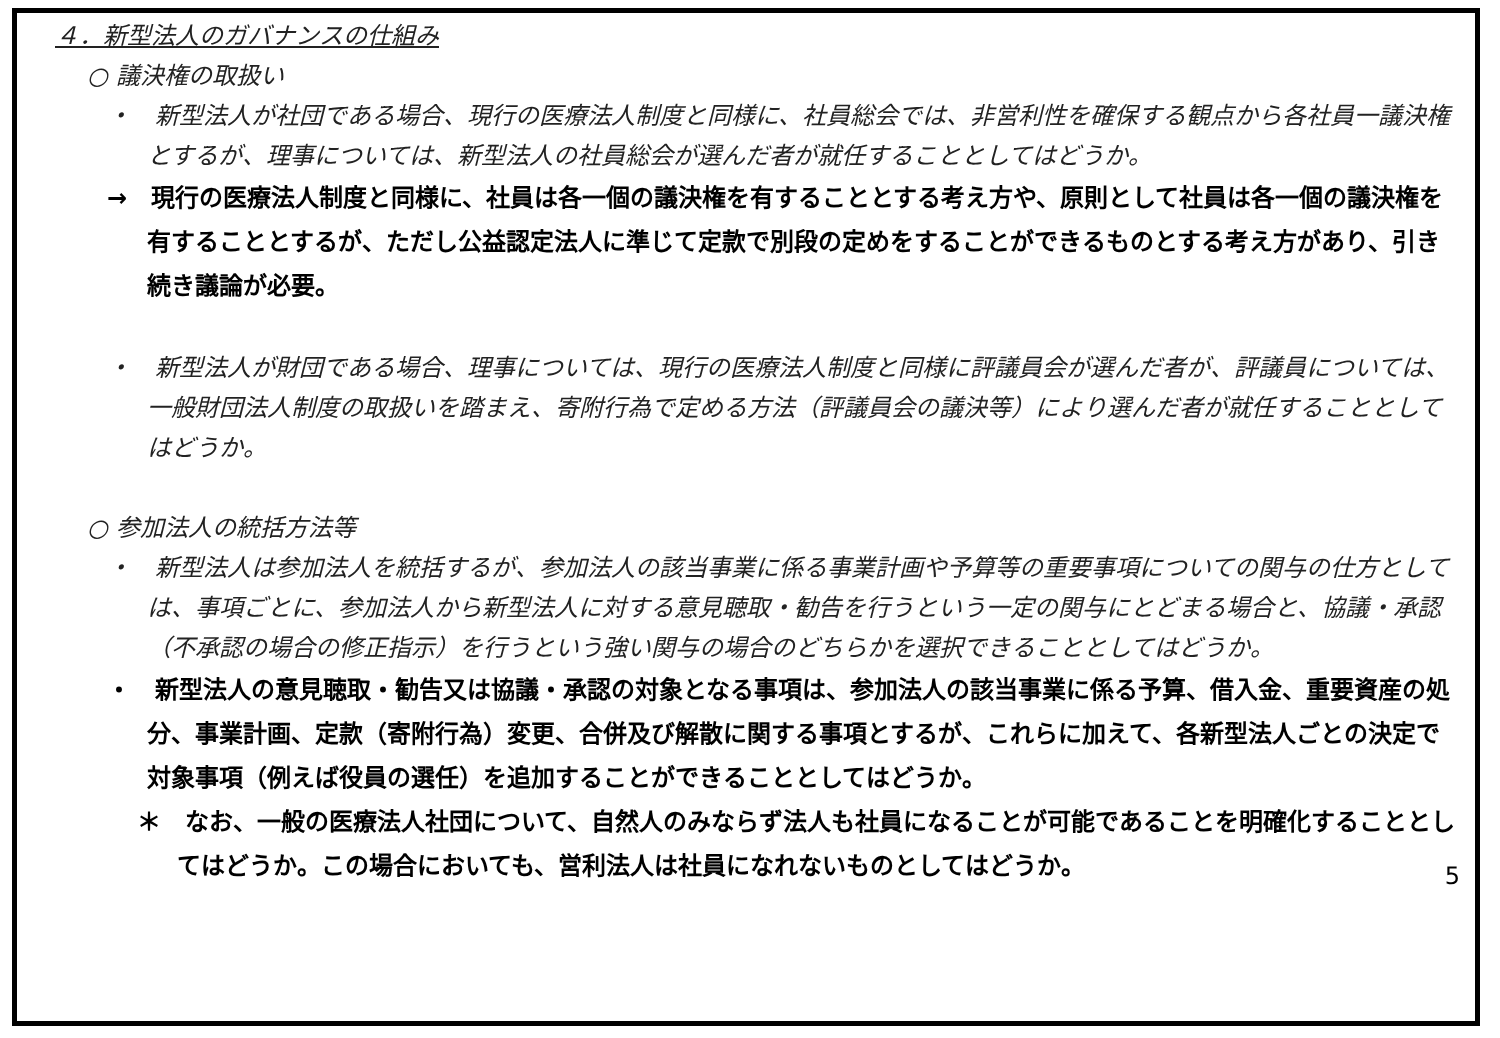４．新型法人のガバナンスの仕組み
○ 議決権の取扱い
・　新型法人が社団である場合、現行の医療法人制度と同様に、社員総会では、非営利性を確保する観点から各社員一議決権とするが、理事については、新型法人の社員総会が選んだ者が就任することとしてはどうか。
→　現行の医療法人制度と同様に、社員は各一個の議決権を有することとする考え方や、原則として社員は各一個の議決権を有することとするが、ただし公益認定法人に準じて定款で別段の定めをすることができるものとする考え方があり、引き続き議論が必要。
・　新型法人が財団である場合、理事については、現行の医療法人制度と同様に評議員会が選んだ者が、評議員については、一般財団法人制度の取扱いを踏まえ、寄附行為で定める方法（評議員会の議決等）により選んだ者が就任することとしてはどうか。
○ 参加法人の統括方法等
・　新型法人は参加法人を統括するが、参加法人の該当事業に係る事業計画や予算等の重要事項についての関与の仕方としては、事項ごとに、参加法人から新型法人に対する意見聴取・勧告を行うという一定の関与にとどまる場合と、協議・承認（不承認の場合の修正指示）を行うという強い関与の場合のどちらかを選択できることとしてはどうか。
・　新型法人の意見聴取・勧告又は協議・承認の対象となる事項は、参加法人の該当事業に係る予算、借入金、重要資産の処分、事業計画、定款（寄附行為）変更、合併及び解散に関する事項とするが、これらに加えて、各新型法人ごとの決定で対象事項（例えば役員の選任）を追加することができることとしてはどうか。
＊　なお、一般の医療法人社団について、自然人のみならず法人も社員になることが可能であることを明確化することとしてはどうか。この場合においても、営利法人は社員になれないものとしてはどうか。
5